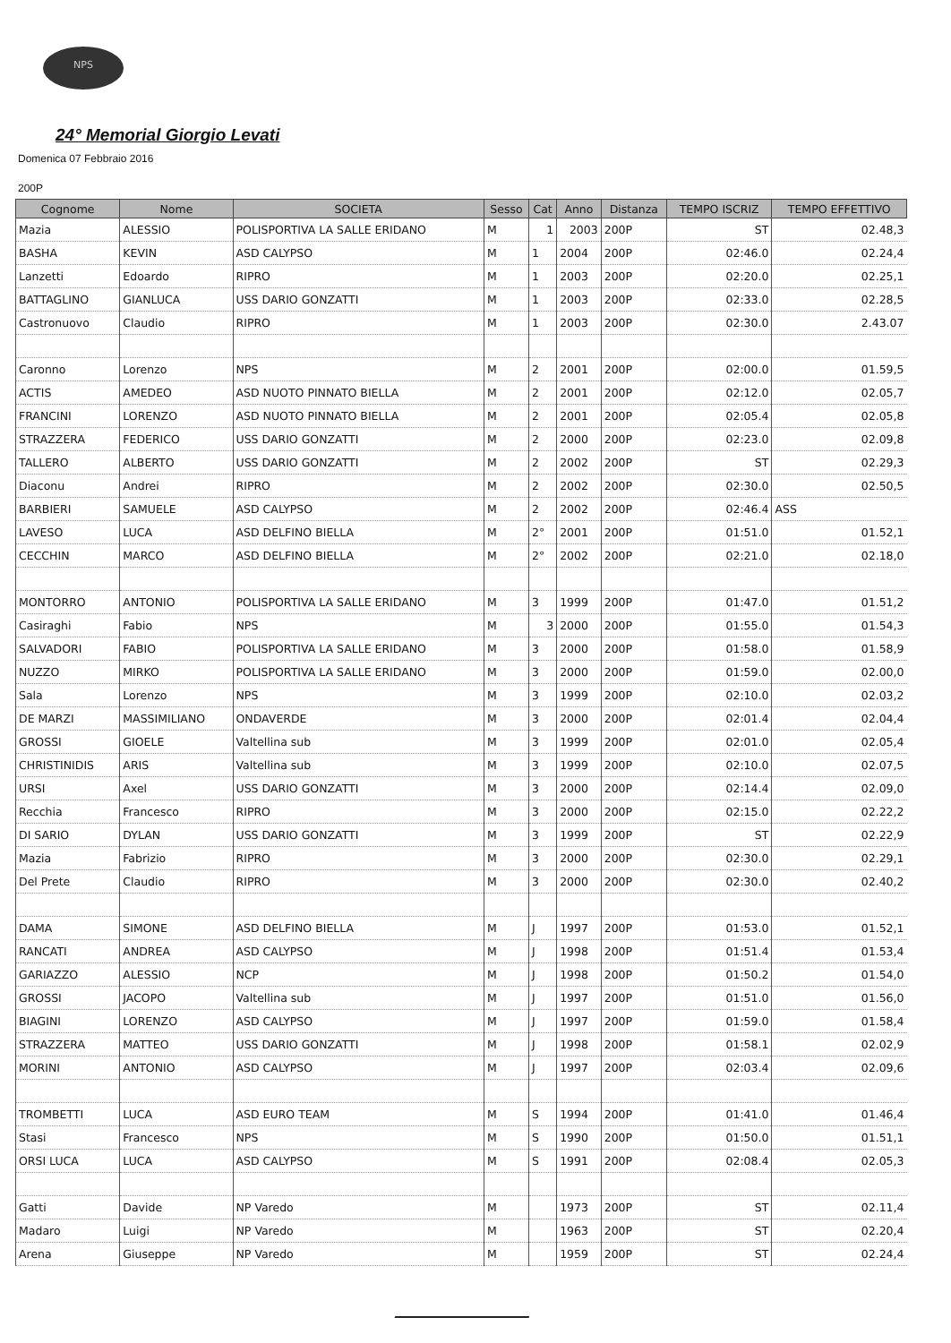NPS
24° Memorial Giorgio Levati
Domenica 07 Febbraio 2016
200P
| Cognome | Nome | SOCIETA | Sesso | Cat | Anno | Distanza | TEMPO ISCRIZ | TEMPO EFFETTIVO |
| --- | --- | --- | --- | --- | --- | --- | --- | --- |
| Mazia | ALESSIO | POLISPORTIVA LA SALLE ERIDANO | M | 1 | 2003 | 200P | ST | 02.48,3 |
| BASHA | KEVIN | ASD CALYPSO | M | 1 | 2004 | 200P | 02:46.0 | 02.24,4 |
| Lanzetti | Edoardo | RIPRO | M | 1 | 2003 | 200P | 02:20.0 | 02.25,1 |
| BATTAGLINO | GIANLUCA | USS DARIO GONZATTI | M | 1 | 2003 | 200P | 02:33.0 | 02.28,5 |
| Castronuovo | Claudio | RIPRO | M | 1 | 2003 | 200P | 02:30.0 | 2.43.07 |
| Caronno | Lorenzo | NPS | M | 2 | 2001 | 200P | 02:00.0 | 01.59,5 |
| ACTIS | AMEDEO | ASD NUOTO PINNATO BIELLA | M | 2 | 2001 | 200P | 02:12.0 | 02.05,7 |
| FRANCINI | LORENZO | ASD NUOTO PINNATO BIELLA | M | 2 | 2001 | 200P | 02:05.4 | 02.05,8 |
| STRAZZERA | FEDERICO | USS DARIO GONZATTI | M | 2 | 2000 | 200P | 02:23.0 | 02.09,8 |
| TALLERO | ALBERTO | USS DARIO GONZATTI | M | 2 | 2002 | 200P | ST | 02.29,3 |
| Diaconu | Andrei | RIPRO | M | 2 | 2002 | 200P | 02:30.0 | 02.50,5 |
| BARBIERI | SAMUELE | ASD CALYPSO | M | 2 | 2002 | 200P | 02:46.4 | ASS |
| LAVESO | LUCA | ASD DELFINO BIELLA | M | 2° | 2001 | 200P | 01:51.0 | 01.52,1 |
| CECCHIN | MARCO | ASD DELFINO BIELLA | M | 2° | 2002 | 200P | 02:21.0 | 02.18,0 |
| MONTORRO | ANTONIO | POLISPORTIVA LA SALLE ERIDANO | M | 3 | 1999 | 200P | 01:47.0 | 01.51,2 |
| Casiraghi | Fabio | NPS | M | 3 | 2000 | 200P | 01:55.0 | 01.54,3 |
| SALVADORI | FABIO | POLISPORTIVA LA SALLE ERIDANO | M | 3 | 2000 | 200P | 01:58.0 | 01.58,9 |
| NUZZO | MIRKO | POLISPORTIVA LA SALLE ERIDANO | M | 3 | 2000 | 200P | 01:59.0 | 02.00,0 |
| Sala | Lorenzo | NPS | M | 3 | 1999 | 200P | 02:10.0 | 02.03,2 |
| DE MARZI | MASSIMILIANO | ONDAVERDE | M | 3 | 2000 | 200P | 02:01.4 | 02.04,4 |
| GROSSI | GIOELE | Valtellina sub | M | 3 | 1999 | 200P | 02:01.0 | 02.05,4 |
| CHRISTINIDIS | ARIS | Valtellina sub | M | 3 | 1999 | 200P | 02:10.0 | 02.07,5 |
| URSI | Axel | USS DARIO GONZATTI | M | 3 | 2000 | 200P | 02:14.4 | 02.09,0 |
| Recchia | Francesco | RIPRO | M | 3 | 2000 | 200P | 02:15.0 | 02.22,2 |
| DI SARIO | DYLAN | USS DARIO GONZATTI | M | 3 | 1999 | 200P | ST | 02.22,9 |
| Mazia | Fabrizio | RIPRO | M | 3 | 2000 | 200P | 02:30.0 | 02.29,1 |
| Del Prete | Claudio | RIPRO | M | 3 | 2000 | 200P | 02:30.0 | 02.40,2 |
| DAMA | SIMONE | ASD DELFINO BIELLA | M | J | 1997 | 200P | 01:53.0 | 01.52,1 |
| RANCATI | ANDREA | ASD CALYPSO | M | J | 1998 | 200P | 01:51.4 | 01.53,4 |
| GARIAZZO | ALESSIO | NCP | M | J | 1998 | 200P | 01:50.2 | 01.54,0 |
| GROSSI | JACOPO | Valtellina sub | M | J | 1997 | 200P | 01:51.0 | 01.56,0 |
| BIAGINI | LORENZO | ASD CALYPSO | M | J | 1997 | 200P | 01:59.0 | 01.58,4 |
| STRAZZERA | MATTEO | USS DARIO GONZATTI | M | J | 1998 | 200P | 01:58.1 | 02.02,9 |
| MORINI | ANTONIO | ASD CALYPSO | M | J | 1997 | 200P | 02:03.4 | 02.09,6 |
| TROMBETTI | LUCA | ASD EURO TEAM | M | S | 1994 | 200P | 01:41.0 | 01.46,4 |
| Stasi | Francesco | NPS | M | S | 1990 | 200P | 01:50.0 | 01.51,1 |
| ORSI LUCA | LUCA | ASD CALYPSO | M | S | 1991 | 200P | 02:08.4 | 02.05,3 |
| Gatti | Davide | NP Varedo | M | | 1973 | 200P | ST | 02.11,4 |
| Madaro | Luigi | NP Varedo | M | | 1963 | 200P | ST | 02.20,4 |
| Arena | Giuseppe | NP Varedo | M | | 1959 | 200P | ST | 02.24,4 |